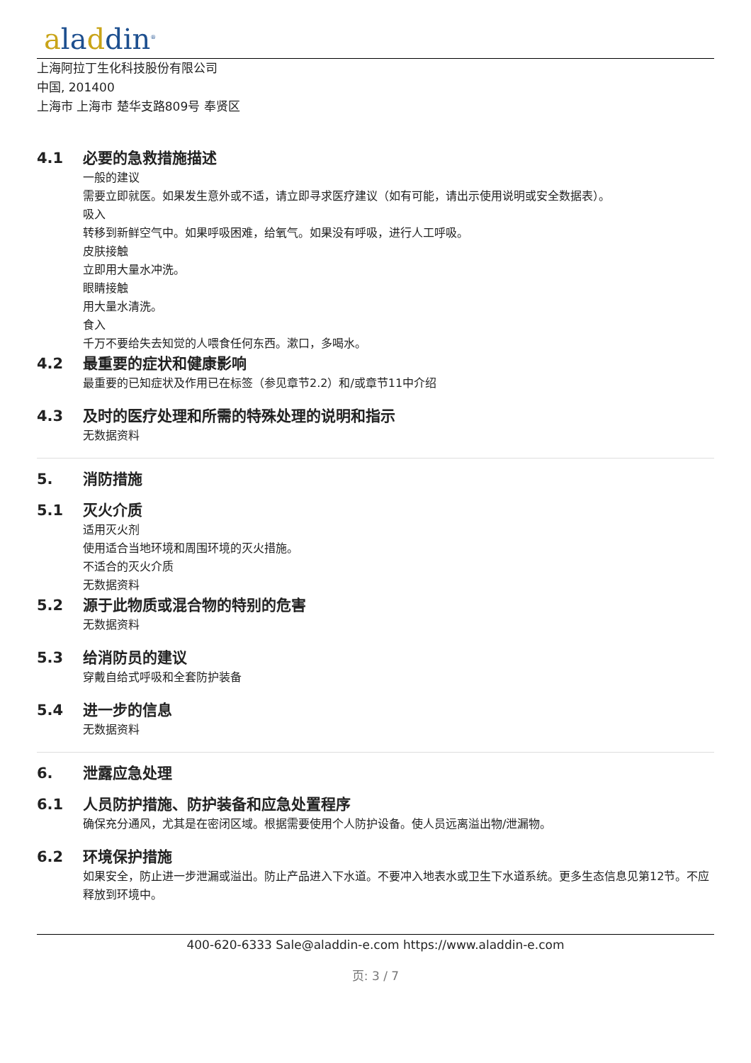aladdin<sup>®</sup>
上海阿拉丁生化科技股份有限公司
中国, 201400
上海市 上海市 楚华支路809号 奉贤区
4.1 必要的急救措施描述
一般的建议
需要立即就医。如果发生意外或不适，请立即寻求医疗建议（如有可能，请出示使用说明或安全数据表）。
吸入
转移到新鲜空气中。如果呼吸困难，给氧气。如果没有呼吸，进行人工呼吸。
皮肤接触
立即用大量水冲洗。
眼睛接触
用大量水清洗。
食入
千万不要给失去知觉的人喂食任何东西。漱口，多喝水。
4.2 最重要的症状和健康影响
最重要的已知症状及作用已在标签（参见章节2.2）和/或章节11中介绍
4.3 及时的医疗处理和所需的特殊处理的说明和指示
无数据资料
5. 消防措施
5.1 灭火介质
适用灭火剂
使用适合当地环境和周围环境的灭火措施。
不适合的灭火介质
无数据资料
5.2 源于此物质或混合物的特别的危害
无数据资料
5.3 给消防员的建议
穿戴自给式呼吸和全套防护装备
5.4 进一步的信息
无数据资料
6. 泄露应急处理
6.1 人员防护措施、防护装备和应急处置程序
确保充分通风，尤其是在密闭区域。根据需要使用个人防护设备。使人员远离溢出物/泄漏物。
6.2 环境保护措施
如果安全，防止进一步泄漏或溢出。防止产品进入下水道。不要冲入地表水或卫生下水道系统。更多生态信息见第12节。不应释放到环境中。
400-620-6333 Sale@aladdin-e.com https://www.aladdin-e.com
页: 3 / 7